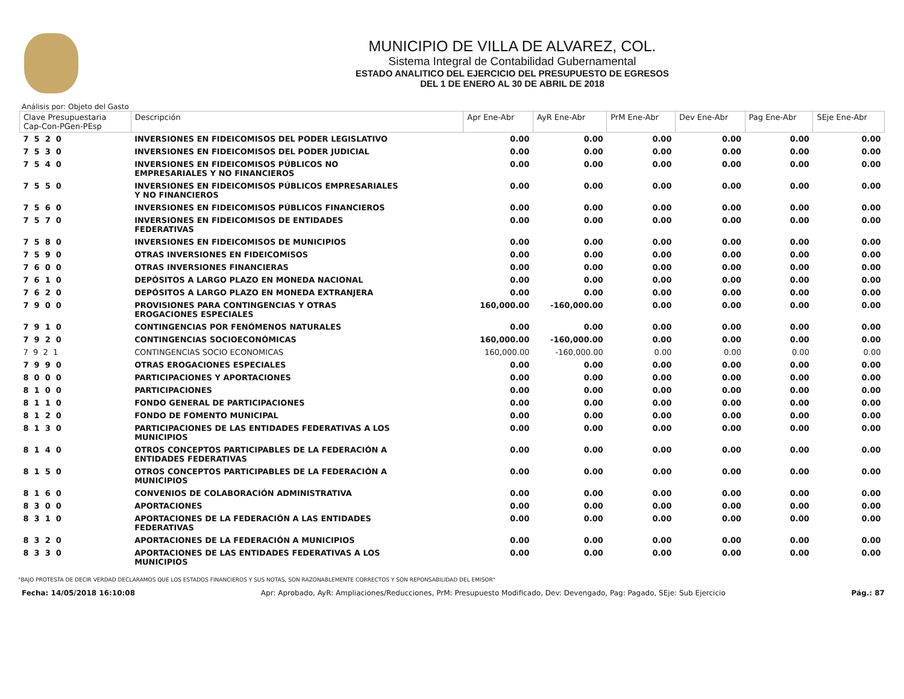MUNICIPIO DE VILLA DE ALVAREZ, COL.
Sistema Integral de Contabilidad Gubernamental
ESTADO ANALITICO DEL EJERCICIO DEL PRESUPUESTO DE EGRESOS
DEL 1 DE ENERO AL 30 DE ABRIL DE 2018
Análisis por: Objeto del Gasto
| Clave Presupuestaria Cap-Con-PGen-PEsp | Descripción | Apr Ene-Abr | AyR Ene-Abr | PrM Ene-Abr | Dev Ene-Abr | Pag Ene-Abr | SEje Ene-Abr |
| --- | --- | --- | --- | --- | --- | --- | --- |
| 7 5 2 0 | INVERSIONES EN FIDEICOMISOS DEL PODER LEGISLATIVO | 0.00 | 0.00 | 0.00 | 0.00 | 0.00 | 0.00 |
| 7 5 3 0 | INVERSIONES EN FIDEICOMISOS DEL PODER JUDICIAL | 0.00 | 0.00 | 0.00 | 0.00 | 0.00 | 0.00 |
| 7 5 4 0 | INVERSIONES EN FIDEICOMISOS PÚBLICOS NO EMPRESARIALES Y NO FINANCIEROS | 0.00 | 0.00 | 0.00 | 0.00 | 0.00 | 0.00 |
| 7 5 5 0 | INVERSIONES EN FIDEICOMISOS PÚBLICOS EMPRESARIALES Y NO FINANCIEROS | 0.00 | 0.00 | 0.00 | 0.00 | 0.00 | 0.00 |
| 7 5 6 0 | INVERSIONES EN FIDEICOMISOS PÚBLICOS FINANCIEROS | 0.00 | 0.00 | 0.00 | 0.00 | 0.00 | 0.00 |
| 7 5 7 0 | INVERSIONES EN FIDEICOMISOS DE ENTIDADES FEDERATIVAS | 0.00 | 0.00 | 0.00 | 0.00 | 0.00 | 0.00 |
| 7 5 8 0 | INVERSIONES EN FIDEICOMISOS DE MUNICIPIOS | 0.00 | 0.00 | 0.00 | 0.00 | 0.00 | 0.00 |
| 7 5 9 0 | OTRAS INVERSIONES EN FIDEICOMISOS | 0.00 | 0.00 | 0.00 | 0.00 | 0.00 | 0.00 |
| 7 6 0 0 | OTRAS INVERSIONES FINANCIERAS | 0.00 | 0.00 | 0.00 | 0.00 | 0.00 | 0.00 |
| 7 6 1 0 | DEPÓSITOS A LARGO PLAZO EN MONEDA NACIONAL | 0.00 | 0.00 | 0.00 | 0.00 | 0.00 | 0.00 |
| 7 6 2 0 | DEPÓSITOS A LARGO PLAZO EN MONEDA EXTRANJERA | 0.00 | 0.00 | 0.00 | 0.00 | 0.00 | 0.00 |
| 7 9 0 0 | PROVISIONES PARA CONTINGENCIAS Y OTRAS EROGACIONES ESPECIALES | 160,000.00 | -160,000.00 | 0.00 | 0.00 | 0.00 | 0.00 |
| 7 9 1 0 | CONTINGENCIAS POR FENÓMENOS NATURALES | 0.00 | 0.00 | 0.00 | 0.00 | 0.00 | 0.00 |
| 7 9 2 0 | CONTINGENCIAS SOCIOECONÓMICAS | 160,000.00 | -160,000.00 | 0.00 | 0.00 | 0.00 | 0.00 |
| 7 9 2 1 | CONTINGENCIAS SOCIO ECONOMICAS | 160,000.00 | -160,000.00 | 0.00 | 0.00 | 0.00 | 0.00 |
| 7 9 9 0 | OTRAS EROGACIONES ESPECIALES | 0.00 | 0.00 | 0.00 | 0.00 | 0.00 | 0.00 |
| 8 0 0 0 | PARTICIPACIONES Y APORTACIONES | 0.00 | 0.00 | 0.00 | 0.00 | 0.00 | 0.00 |
| 8 1 0 0 | PARTICIPACIONES | 0.00 | 0.00 | 0.00 | 0.00 | 0.00 | 0.00 |
| 8 1 1 0 | FONDO GENERAL DE PARTICIPACIONES | 0.00 | 0.00 | 0.00 | 0.00 | 0.00 | 0.00 |
| 8 1 2 0 | FONDO DE FOMENTO MUNICIPAL | 0.00 | 0.00 | 0.00 | 0.00 | 0.00 | 0.00 |
| 8 1 3 0 | PARTICIPACIONES DE LAS ENTIDADES FEDERATIVAS A LOS MUNICIPIOS | 0.00 | 0.00 | 0.00 | 0.00 | 0.00 | 0.00 |
| 8 1 4 0 | OTROS CONCEPTOS PARTICIPABLES DE LA FEDERACIÓN A ENTIDADES FEDERATIVAS | 0.00 | 0.00 | 0.00 | 0.00 | 0.00 | 0.00 |
| 8 1 5 0 | OTROS CONCEPTOS PARTICIPABLES DE LA FEDERACIÓN A MUNICIPIOS | 0.00 | 0.00 | 0.00 | 0.00 | 0.00 | 0.00 |
| 8 1 6 0 | CONVENIOS DE COLABORACIÓN ADMINISTRATIVA | 0.00 | 0.00 | 0.00 | 0.00 | 0.00 | 0.00 |
| 8 3 0 0 | APORTACIONES | 0.00 | 0.00 | 0.00 | 0.00 | 0.00 | 0.00 |
| 8 3 1 0 | APORTACIONES DE LA FEDERACIÓN A LAS ENTIDADES FEDERATIVAS | 0.00 | 0.00 | 0.00 | 0.00 | 0.00 | 0.00 |
| 8 3 2 0 | APORTACIONES DE LA FEDERACIÓN A MUNICIPIOS | 0.00 | 0.00 | 0.00 | 0.00 | 0.00 | 0.00 |
| 8 3 3 0 | APORTACIONES DE LAS ENTIDADES FEDERATIVAS A LOS MUNICIPIOS | 0.00 | 0.00 | 0.00 | 0.00 | 0.00 | 0.00 |
"BAJO PROTESTA DE DECIR VERDAD DECLARAMOS QUE LOS ESTADOS FINANCIEROS Y SUS NOTAS, SON RAZONABLEMENTE CORRECTOS Y SON REPONSABILIDAD DEL EMISOR"
Fecha: 14/05/2018 16:10:08 Apr: Aprobado, AyR: Ampliaciones/Reducciones, PrM: Presupuesto Modificado, Dev: Devengado, Pag: Pagado, SEje: Sub Ejercicio Pág.: 87